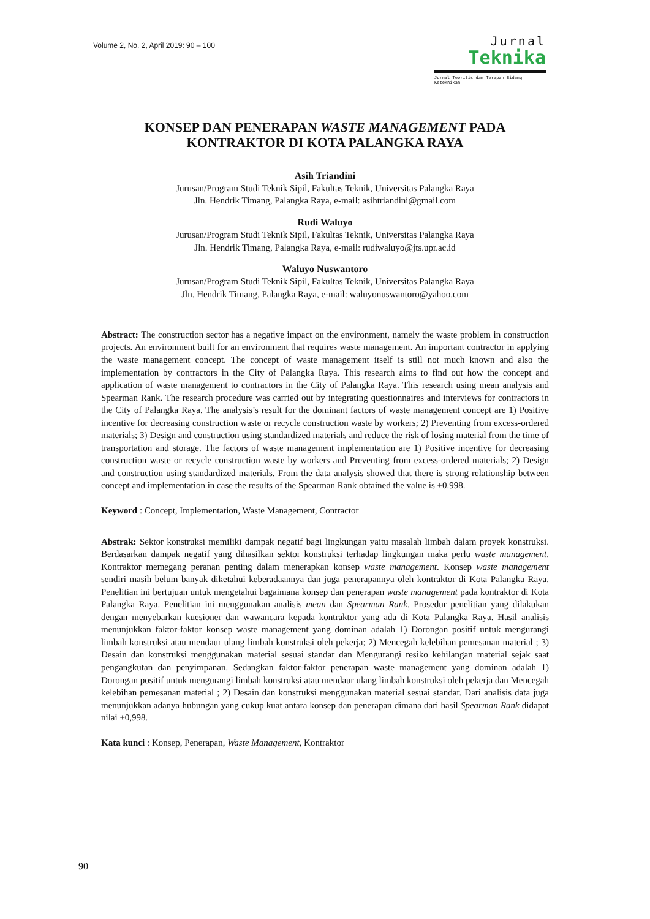Volume 2, No. 2, April 2019: 90 – 100
Jurnal
Teknika
Jurnal Teoritis dan Terapan Bidang Keteknikan
KONSEP DAN PENERAPAN WASTE MANAGEMENT PADA
KONTRAKTOR DI KOTA PALANGKA RAYA
Asih Triandini
Jurusan/Program Studi Teknik Sipil, Fakultas Teknik, Universitas Palangka Raya
Jln. Hendrik Timang, Palangka Raya, e-mail: asihtriandini@gmail.com
Rudi Waluyo
Jurusan/Program Studi Teknik Sipil, Fakultas Teknik, Universitas Palangka Raya
Jln. Hendrik Timang, Palangka Raya, e-mail: rudiwaluyo@jts.upr.ac.id
Waluyo Nuswantoro
Jurusan/Program Studi Teknik Sipil, Fakultas Teknik, Universitas Palangka Raya
Jln. Hendrik Timang, Palangka Raya, e-mail: waluyonuswantoro@yahoo.com
Abstract: The construction sector has a negative impact on the environment, namely the waste problem in construction projects. An environment built for an environment that requires waste management. An important contractor in applying the waste management concept. The concept of waste management itself is still not much known and also the implementation by contractors in the City of Palangka Raya. This research aims to find out how the concept and application of waste management to contractors in the City of Palangka Raya. This research using mean analysis and Spearman Rank. The research procedure was carried out by integrating questionnaires and interviews for contractors in the City of Palangka Raya. The analysis’s result for the dominant factors of waste management concept are 1) Positive incentive for decreasing construction waste or recycle construction waste by workers; 2) Preventing from excess-ordered materials; 3) Design and construction using standardized materials and reduce the risk of losing material from the time of transportation and storage. The factors of waste management implementation are 1) Positive incentive for decreasing construction waste or recycle construction waste by workers and Preventing from excess-ordered materials; 2) Design and construction using standardized materials. From the data analysis showed that there is strong relationship between concept and implementation in case the results of the Spearman Rank obtained the value is +0.998.
Keyword : Concept, Implementation, Waste Management, Contractor
Abstrak: Sektor konstruksi memiliki dampak negatif bagi lingkungan yaitu masalah limbah dalam proyek konstruksi. Berdasarkan dampak negatif yang dihasilkan sektor konstruksi terhadap lingkungan maka perlu waste management. Kontraktor memegang peranan penting dalam menerapkan konsep waste management. Konsep waste management sendiri masih belum banyak diketahui keberadaannya dan juga penerapannya oleh kontraktor di Kota Palangka Raya. Penelitian ini bertujuan untuk mengetahui bagaimana konsep dan penerapan waste management pada kontraktor di Kota Palangka Raya. Penelitian ini menggunakan analisis mean dan Spearman Rank. Prosedur penelitian yang dilakukan dengan menyebarkan kuesioner dan wawancara kepada kontraktor yang ada di Kota Palangka Raya. Hasil analisis menunjukkan faktor-faktor konsep waste management yang dominan adalah 1) Dorongan positif untuk mengurangi limbah konstruksi atau mendaur ulang limbah konstruksi oleh pekerja; 2) Mencegah kelebihan pemesanan material ; 3) Desain dan konstruksi menggunakan material sesuai standar dan Mengurangi resiko kehilangan material sejak saat pengangkutan dan penyimpanan. Sedangkan faktor-faktor penerapan waste management yang dominan adalah 1) Dorongan positif untuk mengurangi limbah konstruksi atau mendaur ulang limbah konstruksi oleh pekerja dan Mencegah kelebihan pemesanan material ; 2) Desain dan konstruksi menggunakan material sesuai standar. Dari analisis data juga menunjukkan adanya hubungan yang cukup kuat antara konsep dan penerapan dimana dari hasil Spearman Rank didapat nilai +0,998.
Kata kunci : Konsep, Penerapan, Waste Management, Kontraktor
90